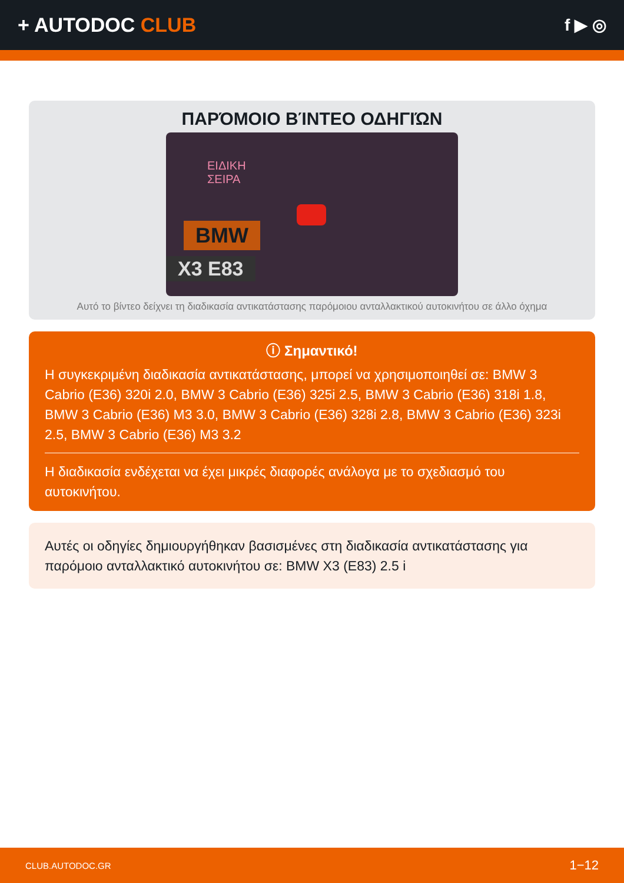+ AUTODOC CLUB
f ▶ ◎
ΠΑΡΌΜΟΙΟ ΒΊΝΤΕΟ ΟΔΗΓΙΏΝ
ΕΙΔΙΚΗ
ΣΕΙΡΑ
BMW
X3 E83
Αυτό το βίντεο δείχνει τη διαδικασία αντικατάστασης παρόμοιου ανταλλακτικού αυτοκινήτου σε άλλο όχημα
ⓘ Σημαντικό!
Η συγκεκριμένη διαδικασία αντικατάστασης, μπορεί να χρησιμοποιηθεί σε: BMW 3 Cabrio (E36) 320i 2.0, BMW 3 Cabrio (E36) 325i 2.5, BMW 3 Cabrio (E36) 318i 1.8, BMW 3 Cabrio (E36) M3 3.0, BMW 3 Cabrio (E36) 328i 2.8, BMW 3 Cabrio (E36) 323i 2.5, BMW 3 Cabrio (E36) M3 3.2
Η διαδικασία ενδέχεται να έχει μικρές διαφορές ανάλογα με το σχεδιασμό του αυτοκινήτου.
Αυτές οι οδηγίες δημιουργήθηκαν βασισμένες στη διαδικασία αντικατάστασης για παρόμοιο ανταλλακτικό αυτοκινήτου σε: BMW X3 (E83) 2.5 i
CLUB.AUTODOC.GR 1−12